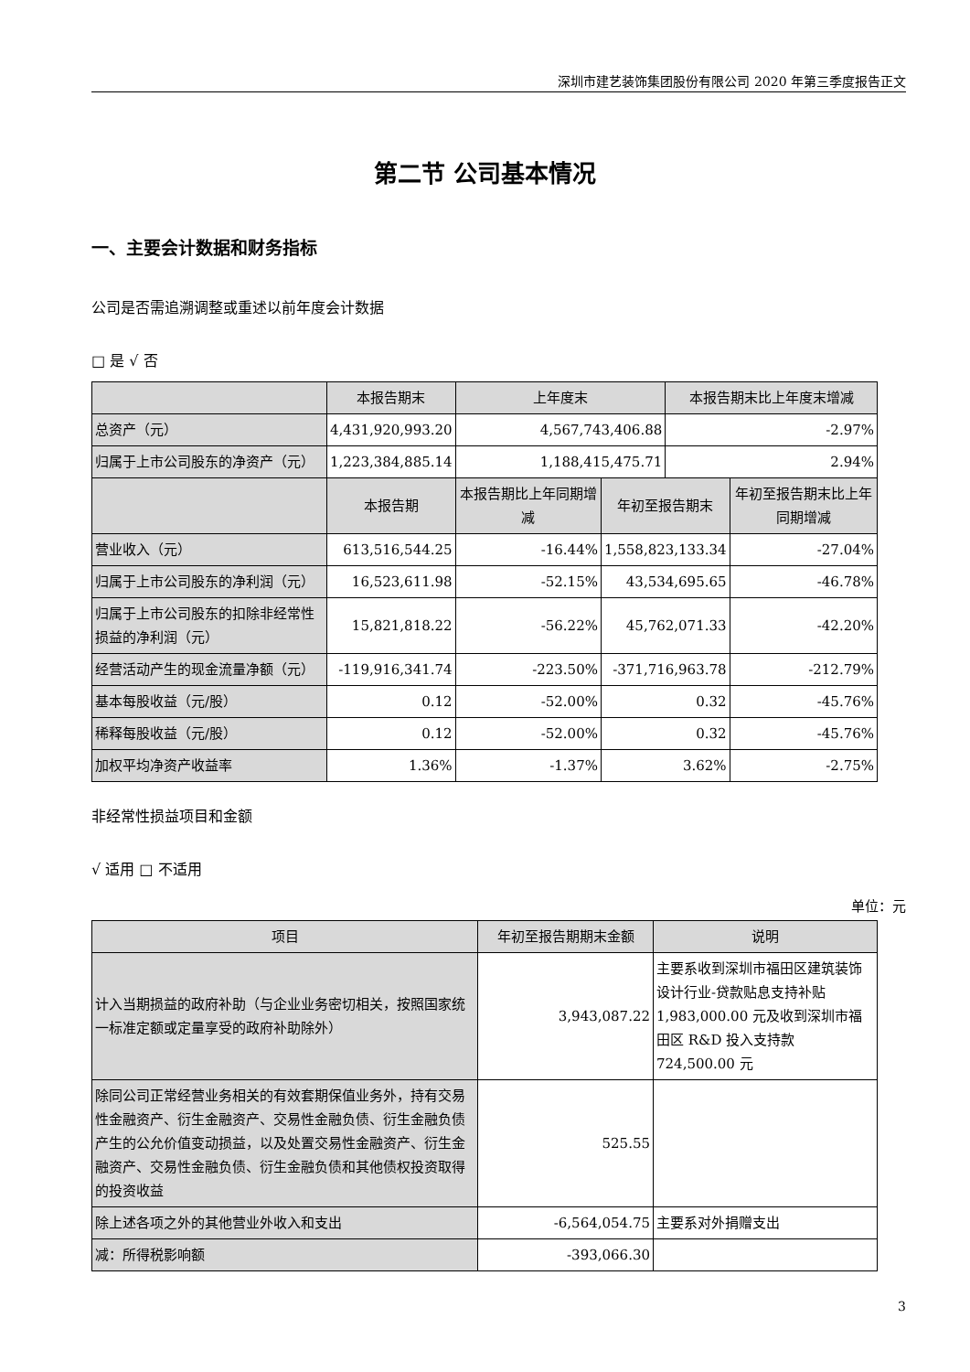深圳市建艺装饰集团股份有限公司 2020 年第三季度报告正文
第二节 公司基本情况
一、主要会计数据和财务指标
公司是否需追溯调整或重述以前年度会计数据
□ 是 √ 否
| | 本报告期末 | 上年度末 | | 本报告期末比上年度末增减 | |
| --- | --- | --- | --- | --- | --- |
| 总资产（元） | 4,431,920,993.20 | 4,567,743,406.88 | | -2.97% | |
| 归属于上市公司股东的净资产（元） | 1,223,384,885.14 | 1,188,415,475.71 | | 2.94% | |
| | 本报告期 | 本报告期比上年同期增减 | 年初至报告期末 | | 年初至报告期末比上年同期增减 |
| 营业收入（元） | 613,516,544.25 | -16.44% | 1,558,823,133.34 | | -27.04% |
| 归属于上市公司股东的净利润（元） | 16,523,611.98 | -52.15% | 43,534,695.65 | | -46.78% |
| 归属于上市公司股东的扣除非经常性损益的净利润（元） | 15,821,818.22 | -56.22% | 45,762,071.33 | | -42.20% |
| 经营活动产生的现金流量净额（元） | -119,916,341.74 | -223.50% | -371,716,963.78 | | -212.79% |
| 基本每股收益（元/股） | 0.12 | -52.00% | 0.32 | | -45.76% |
| 稀释每股收益（元/股） | 0.12 | -52.00% | 0.32 | | -45.76% |
| 加权平均净资产收益率 | 1.36% | -1.37% | 3.62% | | -2.75% |
非经常性损益项目和金额
√ 适用 □ 不适用
单位：元
| 项目 | 年初至报告期期末金额 | 说明 |
| --- | --- | --- |
| 计入当期损益的政府补助（与企业业务密切相关，按照国家统一标准定额或定量享受的政府补助除外） | 3,943,087.22 | 主要系收到深圳市福田区建筑装饰设计行业-贷款贴息支持补贴 1,983,000.00 元及收到深圳市福田区 R&D 投入支持款 724,500.00 元 |
| 除同公司正常经营业务相关的有效套期保值业务外，持有交易性金融资产、衍生金融资产、交易性金融负债、衍生金融负债产生的公允价值变动损益，以及处置交易性金融资产、衍生金融资产、交易性金融负债、衍生金融负债和其他债权投资取得的投资收益 | 525.55 | |
| 除上述各项之外的其他营业外收入和支出 | -6,564,054.75 | 主要系对外捐赠支出 |
| 减：所得税影响额 | -393,066.30 | |
3